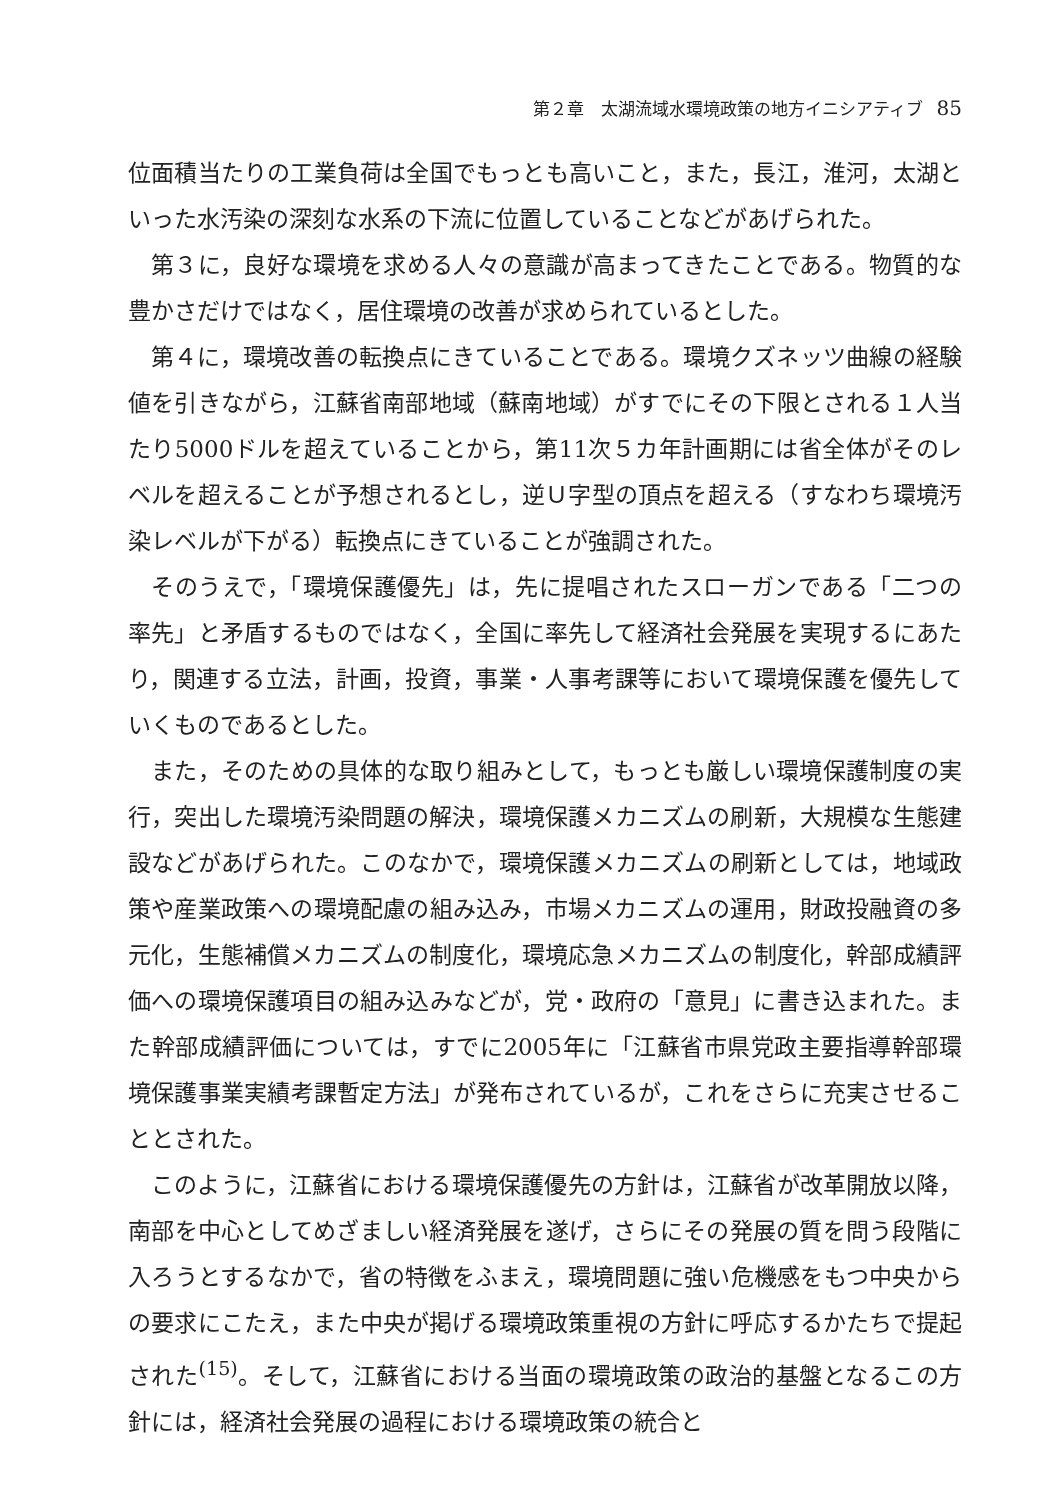第２章　太湖流域水環境政策の地方イニシアティブ 85
位面積当たりの工業負荷は全国でもっとも高いこと，また，長江，淮河，太湖といった水汚染の深刻な水系の下流に位置していることなどがあげられた。
第３に，良好な環境を求める人々の意識が高まってきたことである。物質的な豊かさだけではなく，居住環境の改善が求められているとした。
第４に，環境改善の転換点にきていることである。環境クズネッツ曲線の経験値を引きながら，江蘇省南部地域（蘇南地域）がすでにその下限とされる１人当たり5000ドルを超えていることから，第11次５カ年計画期には省全体がそのレベルを超えることが予想されるとし，逆Ｕ字型の頂点を超える（すなわち環境汚染レベルが下がる）転換点にきていることが強調された。
そのうえで，「環境保護優先」は，先に提唱されたスローガンである「二つの率先」と矛盾するものではなく，全国に率先して経済社会発展を実現するにあたり，関連する立法，計画，投資，事業・人事考課等において環境保護を優先していくものであるとした。
また，そのための具体的な取り組みとして，もっとも厳しい環境保護制度の実行，突出した環境汚染問題の解決，環境保護メカニズムの刷新，大規模な生態建設などがあげられた。このなかで，環境保護メカニズムの刷新としては，地域政策や産業政策への環境配慮の組み込み，市場メカニズムの運用，財政投融資の多元化，生態補償メカニズムの制度化，環境応急メカニズムの制度化，幹部成績評価への環境保護項目の組み込みなどが，党・政府の「意見」に書き込まれた。また幹部成績評価については，すでに2005年に「江蘇省市県党政主要指導幹部環境保護事業実績考課暫定方法」が発布されているが，これをさらに充実させることとされた。
このように，江蘇省における環境保護優先の方針は，江蘇省が改革開放以降，南部を中心としてめざましい経済発展を遂げ，さらにその発展の質を問う段階に入ろうとするなかで，省の特徴をふまえ，環境問題に強い危機感をもつ中央からの要求にこたえ，また中央が掲げる環境政策重視の方針に呼応するかたちで提起された<sup>(15)</sup>。そして，江蘇省における当面の環境政策の政治的基盤となるこの方針には，経済社会発展の過程における環境政策の統合と